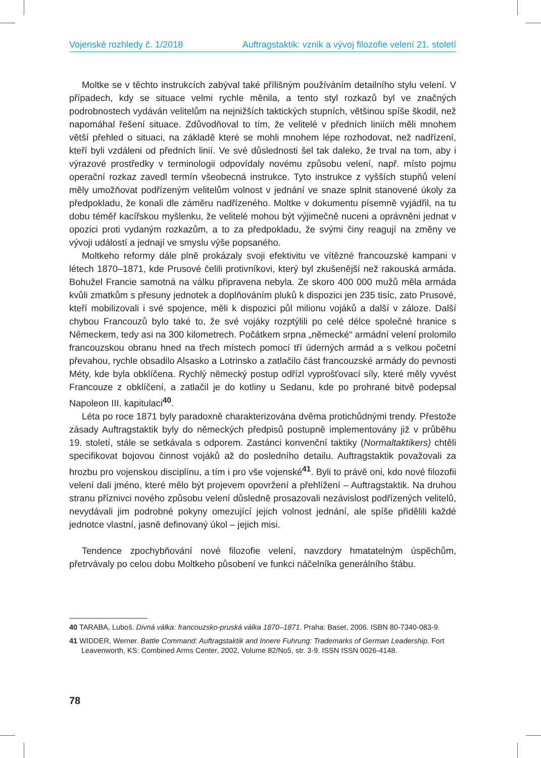Vojenské rozhledy č. 1/2018 Auftragstaktik: vznik a vývoj filozofie velení 21. století
Moltke se v těchto instrukcích zabýval také přílišným používáním detailního stylu velení. V případech, kdy se situace velmi rychle měnila, a tento styl rozkazů byl ve značných podrobnostech vydáván velitelům na nejnižších taktických stupních, většinou spíše škodil, než napomáhal řešení situace. Zdůvodňoval to tím, že velitelé v předních liniích měli mnohem větší přehled o situaci, na základě které se mohli mnohem lépe rozhodovat, než nadřízení, kteří byli vzdáleni od předních linií. Ve své důslednosti šel tak daleko, že trval na tom, aby i výrazové prostředky v terminologii odpovídaly novému způsobu velení, např. místo pojmu operační rozkaz zavedl termín všeobecná instrukce. Tyto instrukce z vyšších stupňů velení měly umožňovat podřízeným velitelům volnost v jednání ve snaze splnit stanovené úkoly za předpokladu, že konali dle záměru nadřízeného. Moltke v dokumentu písemně vyjádřil, na tu dobu téměř kacířskou myšlenku, že velitelé mohou být výjimečně nuceni a oprávněni jednat v opozici proti vydaným rozkazům, a to za předpokladu, že svými činy reagují na změny ve vývoji událostí a jednají ve smyslu výše popsaného.
Moltkeho reformy dále plně prokázaly svoji efektivitu ve vítězné francouzské kampani v létech 1870–1871, kde Prusové čelili protivníkovi, který byl zkušenější než rakouská armáda. Bohužel Francie samotná na válku připravena nebyla. Ze skoro 400 000 mužů měla armáda kvůli zmatkům s přesuny jednotek a doplňováním pluků k dispozici jen 235 tisíc, zato Prusové, kteří mobilizovali i své spojence, měli k dispozici půl milionu vojáků a další v záloze. Další chybou Francouzů bylo také to, že své vojáky rozptýlili po celé délce společné hranice s Německem, tedy asi na 300 kilometrech. Počátkem srpna „německé“ armádní velení prolomilo francouzskou obranu hned na třech místech pomocí tří úderných armád a s velkou početní převahou, rychle obsadilo Alsasko a Lotrinsko a zatlačilo část francouzské armády do pevnosti Méty, kde byla obklíčena. Rychlý německý postup odřízl vyprošťovací síly, které měly vyvést Francouze z obklíčení, a zatlačil je do kotliny u Sedanu, kde po prohrané bitvě podepsal Napoleon III. kapitulaci<sup>40</sup>.
Léta po roce 1871 byly paradoxně charakterizována dvěma protichůdnými trendy. Přestože zásady Auftragstaktik byly do německých předpisů postupně implementovány již v průběhu 19. století, stále se setkávala s odporem. Zastánci konvenční taktiky (Normaltaktikers) chtěli specifikovat bojovou činnost vojáků až do posledního detailu. Auftragstaktik považovali za hrozbu pro vojenskou disciplínu, a tím i pro vše vojenské<sup>41</sup>. Byli to právě oni, kdo nové filozofii velení dali jméno, které mělo být projevem opovržení a přehlížení – Auftragstaktik. Na druhou stranu příznivci nového způsobu velení důsledně prosazovali nezávislost podřízených velitelů, nevydávali jim podrobné pokyny omezující jejich volnost jednání, ale spíše přidělili každé jednotce vlastní, jasně definovaný úkol – jejich misi.
Tendence zpochybňování nové filozofie velení, navzdory hmatatelným úspěchům, přetrvávaly po celou dobu Moltkeho působení ve funkci náčelníka generálního štábu.
40 TARABA, Luboš. Divná válka: francouzsko-pruská válka 1870–1871. Praha: Baset, 2006. ISBN 80-7340-083-9.
41 WIDDER, Werner. Battle Command: Auftragstaktik and Innere Fuhrung: Trademarks of German Leadership. Fort Leavenworth, KS: Combined Arms Center, 2002, Volume 82/No5, str. 3-9. ISSN ISSN 0026-4148.
78